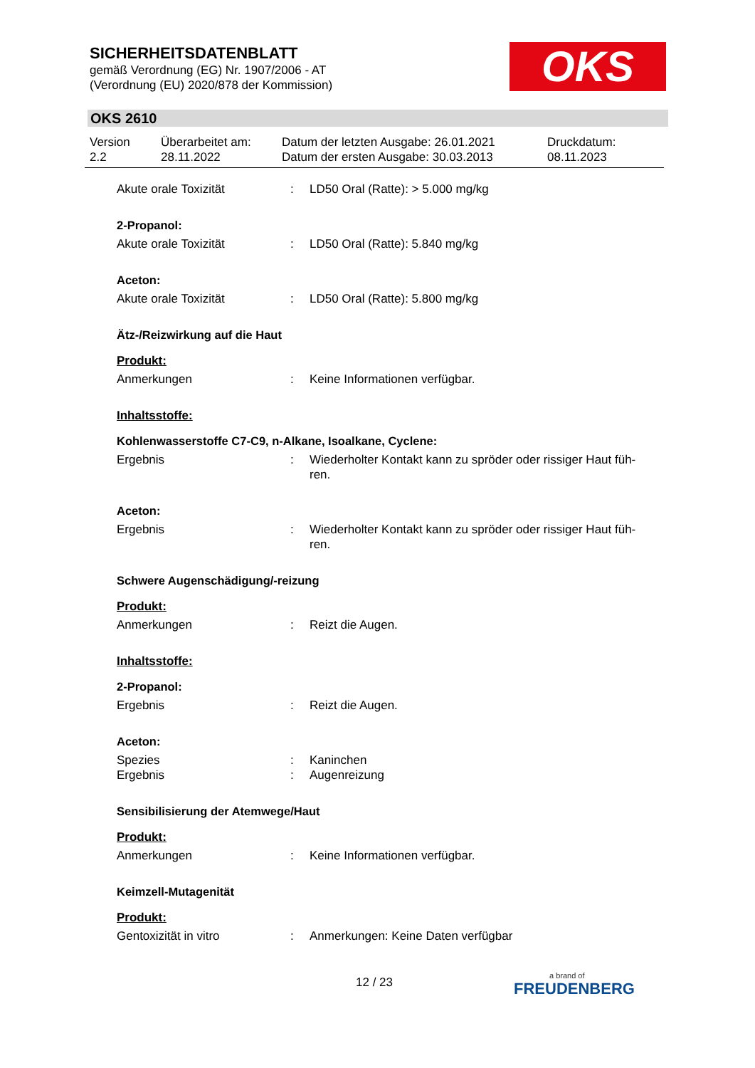SICHERHEITSDATENBLATT
gemäß Verordnung (EG) Nr. 1907/2006 - AT
(Verordnung (EU) 2020/878 der Kommission)
OKS
OKS 2610
Version
2.2
Überarbeitet am:
28.11.2022
Datum der letzten Ausgabe: 26.01.2021
Datum der ersten Ausgabe: 30.03.2013
Druckdatum:
08.11.2023
Akute orale Toxizität : LD50 Oral (Ratte): > 5.000 mg/kg
2-Propanol:
Akute orale Toxizität : LD50 Oral (Ratte): 5.840 mg/kg
Aceton:
Akute orale Toxizität : LD50 Oral (Ratte): 5.800 mg/kg
Ätz-/Reizwirkung auf die Haut
Produkt:
Anmerkungen : Keine Informationen verfügbar.
Inhaltsstoffe:
Kohlenwasserstoffe C7-C9, n-Alkane, Isoalkane, Cyclene:
Ergebnis : Wiederholter Kontakt kann zu spröder oder rissiger Haut füh-
ren.
Aceton:
Ergebnis : Wiederholter Kontakt kann zu spröder oder rissiger Haut füh-
ren.
Schwere Augenschädigung/-reizung
Produkt:
Anmerkungen : Reizt die Augen.
Inhaltsstoffe:
2-Propanol:
Ergebnis : Reizt die Augen.
Aceton:
Spezies : Kaninchen
Ergebnis : Augenreizung
Sensibilisierung der Atemwege/Haut
Produkt:
Anmerkungen : Keine Informationen verfügbar.
Keimzell-Mutagenität
Produkt:
Gentoxizität in vitro : Anmerkungen: Keine Daten verfügbar
12 / 23 a brand of
FREUDENBERG